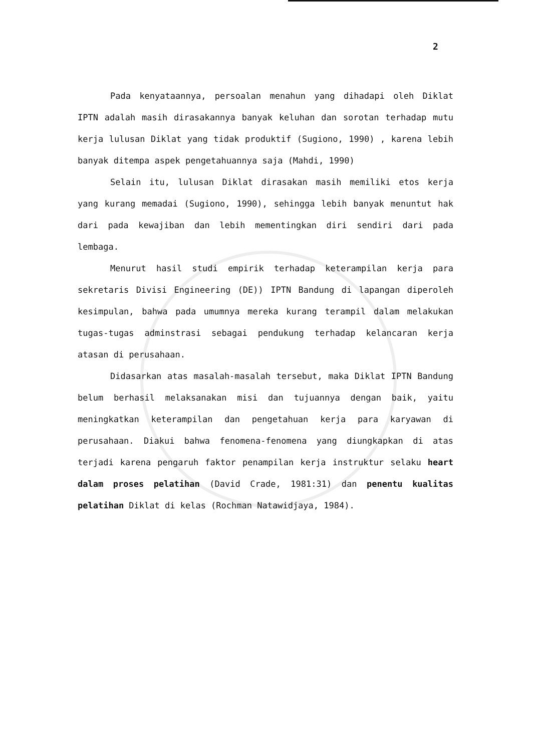2
Pada kenyataannya, persoalan menahun yang dihadapi oleh Diklat IPTN adalah masih dirasakannya banyak keluhan dan sorotan terhadap mutu kerja lulusan Diklat yang tidak produktif (Sugiono, 1990) , karena lebih banyak ditempa aspek pengetahuannya saja (Mahdi, 1990)
Selain itu, lulusan Diklat dirasakan masih memiliki etos kerja yang kurang memadai (Sugiono, 1990), sehingga lebih banyak menuntut hak dari pada kewajiban dan lebih mementingkan diri sendiri dari pada lembaga.
Menurut hasil studi empirik terhadap keterampilan kerja para sekretaris Divisi Engineering (DE)) IPTN Bandung di lapangan diperoleh kesimpulan, bahwa pada umumnya mereka kurang terampil dalam melakukan tugas-tugas adminstrasi sebagai pendukung terhadap kelancaran kerja atasan di perusahaan.
Didasarkan atas masalah-masalah tersebut, maka Diklat IPTN Bandung belum berhasil melaksanakan misi dan tujuannya dengan baik, yaitu meningkatkan keterampilan dan pengetahuan kerja para karyawan di perusahaan. Diakui bahwa fenomena-fenomena yang diungkapkan di atas terjadi karena pengaruh faktor penampilan kerja instruktur selaku heart dalam proses pelatihan (David Crade, 1981:31) dan penentu kualitas pelatihan Diklat di kelas (Rochman Natawidjaya, 1984).